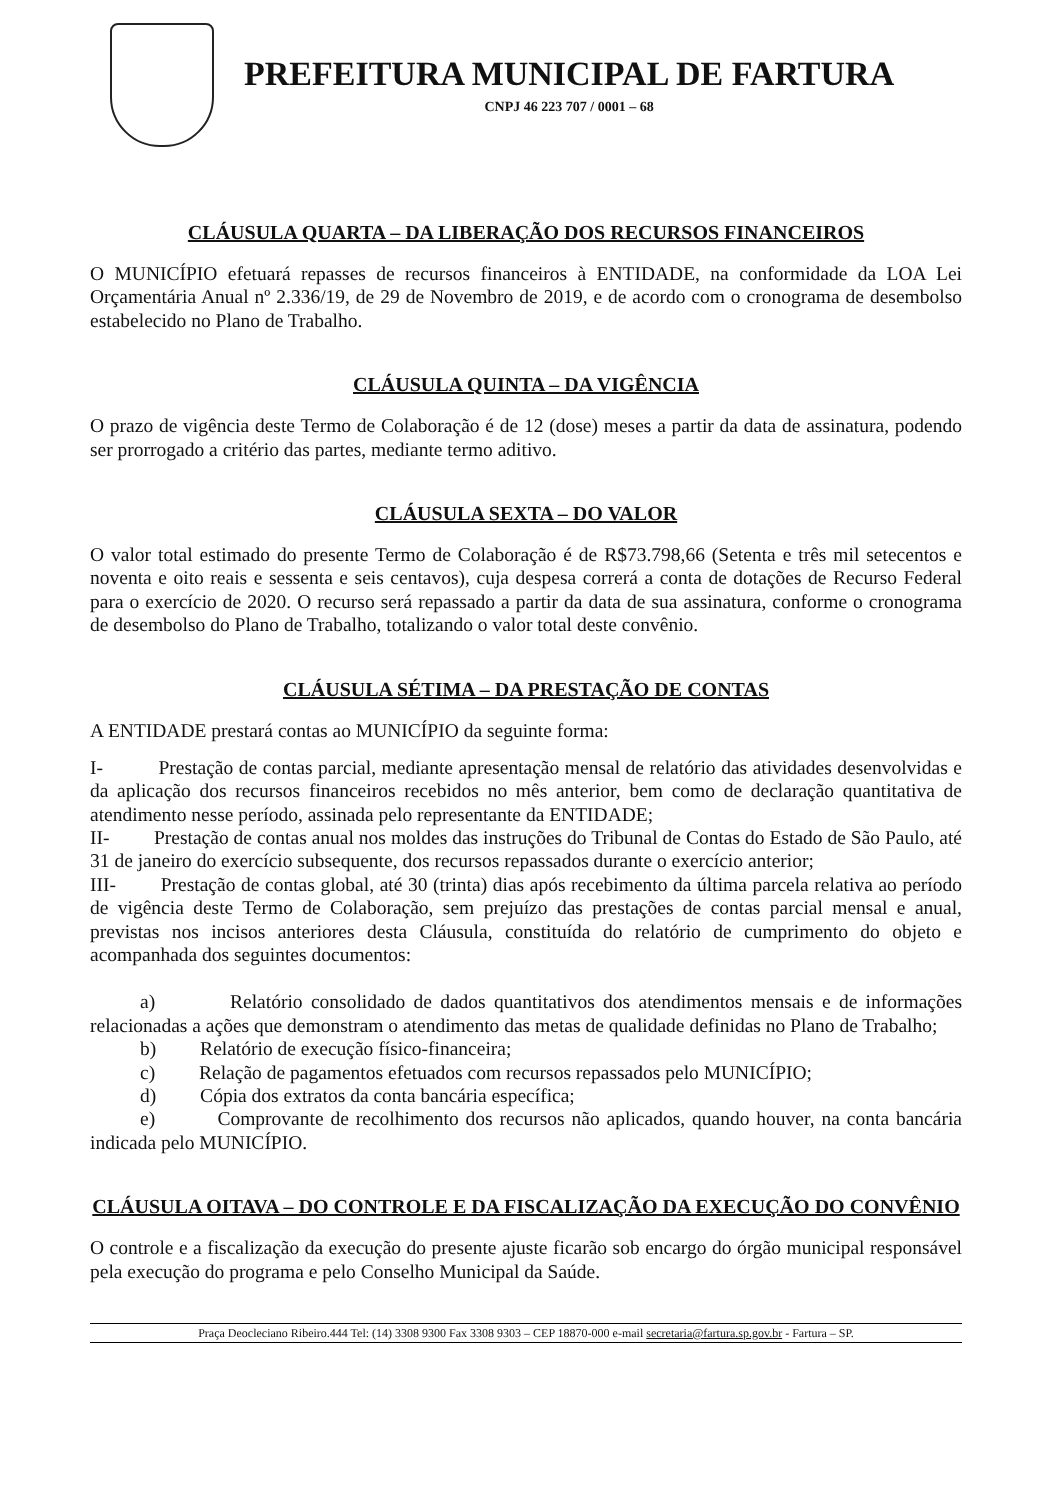PREFEITURA MUNICIPAL DE FARTURA
CNPJ 46 223 707 / 0001 – 68
CLÁUSULA QUARTA – DA LIBERAÇÃO DOS RECURSOS FINANCEIROS
O MUNICÍPIO efetuará repasses de recursos financeiros à ENTIDADE, na conformidade da LOA Lei Orçamentária Anual nº 2.336/19, de 29 de Novembro de 2019, e de acordo com o cronograma de desembolso estabelecido no Plano de Trabalho.
CLÁUSULA QUINTA – DA VIGÊNCIA
O prazo de vigência deste Termo de Colaboração é de 12 (dose) meses a partir da data de assinatura, podendo ser prorrogado a critério das partes, mediante termo aditivo.
CLÁUSULA SEXTA – DO VALOR
O valor total estimado do presente Termo de Colaboração é de R$73.798,66 (Setenta e três mil setecentos e noventa e oito reais e sessenta e seis centavos), cuja despesa correrá a conta de dotações de Recurso Federal para o exercício de 2020. O recurso será repassado a partir da data de sua assinatura, conforme o cronograma de desembolso do Plano de Trabalho, totalizando o valor total deste convênio.
CLÁUSULA SÉTIMA – DA PRESTAÇÃO DE CONTAS
A ENTIDADE prestará contas ao MUNICÍPIO da seguinte forma:
I- Prestação de contas parcial, mediante apresentação mensal de relatório das atividades desenvolvidas e da aplicação dos recursos financeiros recebidos no mês anterior, bem como de declaração quantitativa de atendimento nesse período, assinada pelo representante da ENTIDADE;
II- Prestação de contas anual nos moldes das instruções do Tribunal de Contas do Estado de São Paulo, até 31 de janeiro do exercício subsequente, dos recursos repassados durante o exercício anterior;
III- Prestação de contas global, até 30 (trinta) dias após recebimento da última parcela relativa ao período de vigência deste Termo de Colaboração, sem prejuízo das prestações de contas parcial mensal e anual, previstas nos incisos anteriores desta Cláusula, constituída do relatório de cumprimento do objeto e acompanhada dos seguintes documentos:
a) Relatório consolidado de dados quantitativos dos atendimentos mensais e de informações relacionadas a ações que demonstram o atendimento das metas de qualidade definidas no Plano de Trabalho;
b) Relatório de execução físico-financeira;
c) Relação de pagamentos efetuados com recursos repassados pelo MUNICÍPIO;
d) Cópia dos extratos da conta bancária específica;
e) Comprovante de recolhimento dos recursos não aplicados, quando houver, na conta bancária indicada pelo MUNICÍPIO.
CLÁUSULA OITAVA – DO CONTROLE E DA FISCALIZAÇÃO DA EXECUÇÃO DO CONVÊNIO
O controle e a fiscalização da execução do presente ajuste ficarão sob encargo do órgão municipal responsável pela execução do programa e pelo Conselho Municipal da Saúde.
Praça Deocleciano Ribeiro.444 Tel: (14) 3308 9300 Fax 3308 9303 – CEP 18870-000 e-mail secretaria@fartura.sp.gov.br - Fartura – SP.